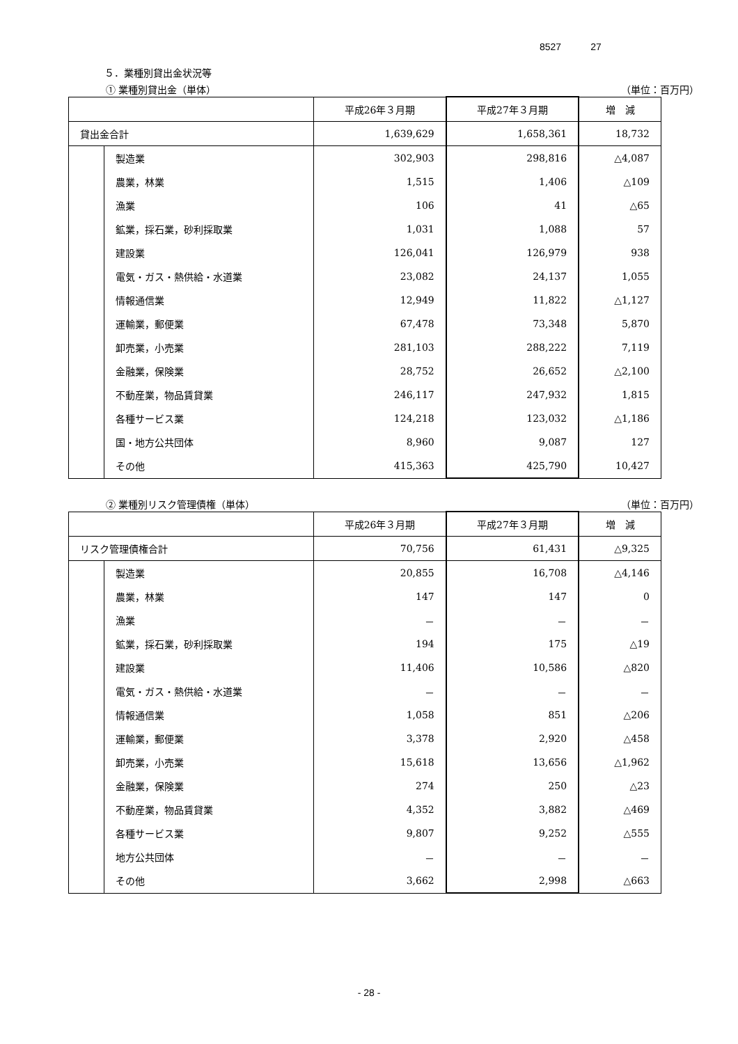8527　　　27
５．業種別貸出金状況等
① 業種別貸出金（単体） （単位：百万円）
| | | 平成26年３月期 | 平成27年３月期 | 増 減 |
| 貸出金合計 | | 1,639,629 | 1,658,361 | 18,732 |
| | 製造業 | 302,903 | 298,816 | △4,087 |
| | 農業，林業 | 1,515 | 1,406 | △109 |
| | 漁業 | 106 | 41 | △65 |
| | 鉱業，採石業，砂利採取業 | 1,031 | 1,088 | 57 |
| | 建設業 | 126,041 | 126,979 | 938 |
| | 電気・ガス・熱供給・水道業 | 23,082 | 24,137 | 1,055 |
| | 情報通信業 | 12,949 | 11,822 | △1,127 |
| | 運輸業，郵便業 | 67,478 | 73,348 | 5,870 |
| | 卸売業，小売業 | 281,103 | 288,222 | 7,119 |
| | 金融業，保険業 | 28,752 | 26,652 | △2,100 |
| | 不動産業，物品賃貸業 | 246,117 | 247,932 | 1,815 |
| | 各種サービス業 | 124,218 | 123,032 | △1,186 |
| | 国・地方公共団体 | 8,960 | 9,087 | 127 |
| | その他 | 415,363 | 425,790 | 10,427 |
② 業種別リスク管理債権（単体） （単位：百万円）
| | | 平成26年３月期 | 平成27年３月期 | 増 減 |
| リスク管理債権合計 | | 70,756 | 61,431 | △9,325 |
| | 製造業 | 20,855 | 16,708 | △4,146 |
| | 農業，林業 | 147 | 147 | 0 |
| | 漁業 | － | － | － |
| | 鉱業，採石業，砂利採取業 | 194 | 175 | △19 |
| | 建設業 | 11,406 | 10,586 | △820 |
| | 電気・ガス・熱供給・水道業 | － | － | － |
| | 情報通信業 | 1,058 | 851 | △206 |
| | 運輸業，郵便業 | 3,378 | 2,920 | △458 |
| | 卸売業，小売業 | 15,618 | 13,656 | △1,962 |
| | 金融業，保険業 | 274 | 250 | △23 |
| | 不動産業，物品賃貸業 | 4,352 | 3,882 | △469 |
| | 各種サービス業 | 9,807 | 9,252 | △555 |
| | 地方公共団体 | － | － | － |
| | その他 | 3,662 | 2,998 | △663 |
- 28 -